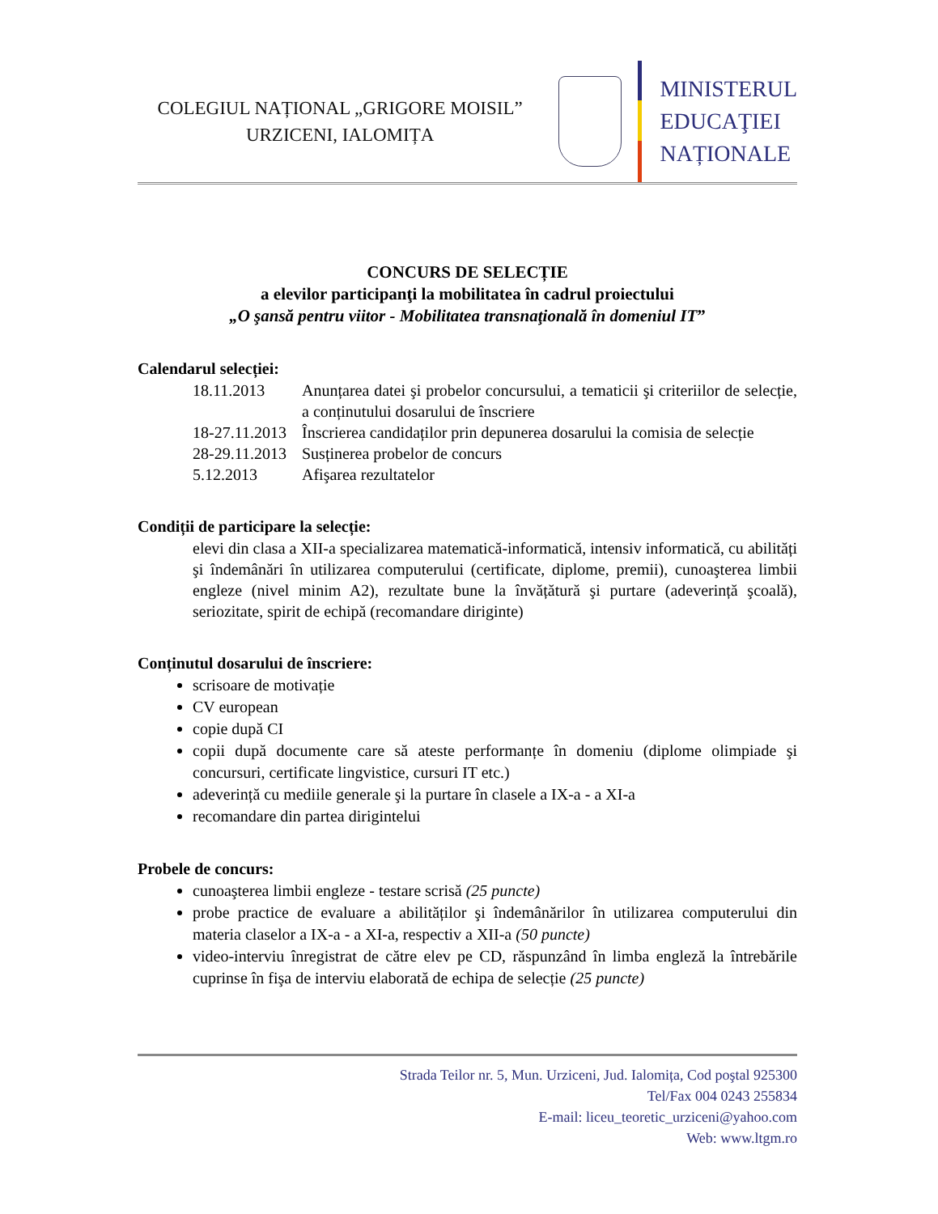COLEGIUL NAȚIONAL „GRIGORE MOISIL”
URZICENI, IALOMIȚA
MINISTERUL
EDUCAŢIEI
NAȚIONALE
CONCURS DE SELECȚIE
a elevilor participanţi la mobilitatea în cadrul proiectului
„O şansă pentru viitor - Mobilitatea transnaţională în domeniul IT”
Calendarul selecției:
18.11.2013
Anunțarea datei şi probelor concursului, a tematicii şi criteriilor de selecție, a conținutului dosarului de înscriere
18-27.11.2013
Înscrierea candidaților prin depunerea dosarului la comisia de selecție
28-29.11.2013
Susținerea probelor de concurs
5.12.2013
Afişarea rezultatelor
Condiții de participare la selecție:
elevi din clasa a XII-a specializarea matematică-informatică, intensiv informatică, cu abilități şi îndemânări în utilizarea computerului (certificate, diplome, premii), cunoaşterea limbii engleze (nivel minim A2), rezultate bune la învățătură şi purtare (adeverință şcoală), seriozitate, spirit de echipă (recomandare diriginte)
Conținutul dosarului de înscriere:
scrisoare de motivație
CV european
copie după CI
copii după documente care să ateste performanțe în domeniu (diplome olimpiade şi concursuri, certificate lingvistice, cursuri IT etc.)
adeverință cu mediile generale şi la purtare în clasele a IX-a - a XI-a
recomandare din partea dirigintelui
Probele de concurs:
cunoaşterea limbii engleze - testare scrisă (25 puncte)
probe practice de evaluare a abilităților şi îndemânărilor în utilizarea computerului din materia claselor a IX-a - a XI-a, respectiv a XII-a (50 puncte)
video-interviu înregistrat de către elev pe CD, răspunzând în limba engleză la întrebările cuprinse în fişa de interviu elaborată de echipa de selecție (25 puncte)
Strada Teilor nr. 5, Mun. Urziceni, Jud. Ialomița, Cod poştal 925300
Tel/Fax 004 0243 255834
E-mail: liceu_teoretic_urziceni@yahoo.com
Web: www.ltgm.ro